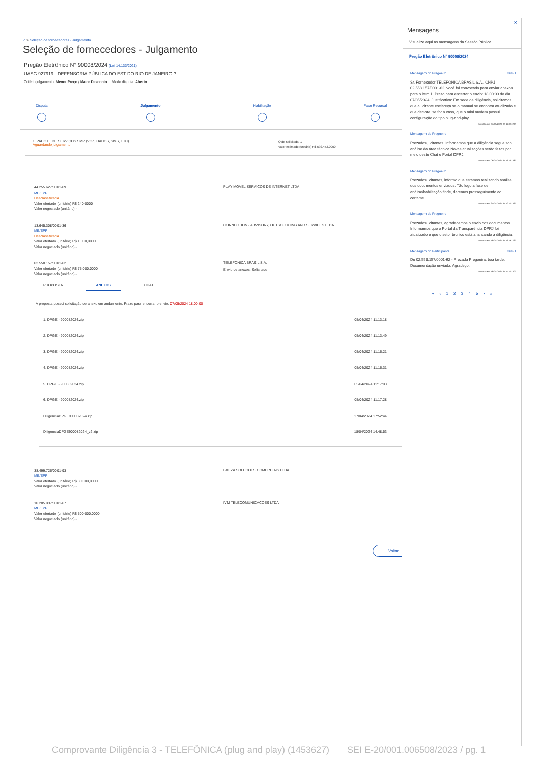⌂ > Seleção de fornecedores - Julgamento
Seleção de fornecedores - Julgamento
Pregão Eletrônico N° 90008/2024 (Lei 14.133/2021)
UASG 927919 - DEFENSORIA PÚBLICA DO EST DO RIO DE JANEIRO ?
Critério julgamento: Menor Preço / Maior Desconto Modo disputa: Aberto
Disputa Julgamento Habilitação Fase Recursal
1 PACOTE DE SERVIÇOS SMP (VOZ, DADOS, SMS, ETC)
Aguardando julgamento
Qtde solicitada: 1
Valor estimado (unitário) R$ 592.452,0000
44.255.627/0001-69
ME/EPP
Desclassificada
Valor ofertado (unitário) R$ 240,0000
Valor negociado (unitário) -
PLAY MOVEL SERVICOS DE INTERNET LTDA
13.645.308/0001-36
ME/EPP
Desclassificada
Valor ofertado (unitário) R$ 1.000,0000
Valor negociado (unitário) -
CONNECTION - ADVISORY, OUTSOURCING AND SERVICES LTDA
02.558.157/0001-62
Valor ofertado (unitário) R$ 75.000,0000
Valor negociado (unitário) -
TELEFONICA BRASIL S.A.
Envio de anexos: Solicitado
PROPOSTA ANEXOS CHAT
A proposta possui solicitação de anexo em andamento. Prazo para encerrar o envio: 07/05/2024 18:00:00
1. DPGE - 900082024.zip 05/04/2024 11:13:18
2. DPGE - 900082024.zip 05/04/2024 11:13:49
3. DPGE - 900082024.zip 05/04/2024 11:16:21
4. DPGE - 900082024.zip 05/04/2024 11:16:31
5. DPGE - 900082024.zip 05/04/2024 11:17:03
6. DPGE - 900082024.zip 05/04/2024 11:17:28
DiligenciaDPGE900082024.zip 17/04/2024 17:52:44
DiligenciaDPGE900082024_v2.zip 18/04/2024 14:48:53
38.499.726/0001-93
ME/EPP
Valor ofertado (unitário) R$ 80.000,0000
Valor negociado (unitário) -
BAEZA SOLUCOES COMERCIAIS LTDA
10.285.037/0001-67
ME/EPP
Valor ofertado (unitário) R$ 500.000,0000
Valor negociado (unitário) -
IVM TELECOMUNICACOES LTDA
Voltar
×
Mensagens
Visualize aqui as mensagens da Sessão Pública
Pregão Eletrônico N° 90008/2024
Mensagem do Pregoeiro Item 1
Sr. Fornecedor TELEFONICA BRASIL S.A., CNPJ 02.558.157/0001-62, você foi convocado para enviar anexos para o item 1. Prazo para encerrar o envio: 18:00:00 do dia 07/05/2024. Justificativa: Em sede de diligência, solicitamos que a licitante esclareça se o manual se encontra atualizado e que declare, se for o caso, que o mini modem possui configuração do tipo plug-and-play.
Enviada em 07/05/2024 às 12:43:29h
Mensagem do Pregoeiro
Prezados, licitantes. Informamos que a diligência segue sob análise da área técnica.Novas atualizações serão feitas por meio deste Chat e Portal DPRJ.
Enviada em 06/05/2024 às 16:49:33h
Mensagem do Pregoeiro
Prezados licitantes, informo que estamos realizando análise dos documentos enviados. Tão logo a fase de análise/habilitação finde, daremos prosseguimento ao certame.
Enviada em 25/04/2024 às 12:50:32h
Mensagem do Pregoeiro
Prezados licitantes, agradecemos o envio dos documentos. Informamos que o Portal da Transparência DPRJ foi atualizado e que o setor técnico está analisando a diligência.
Enviada em 18/04/2024 às 16:56:22h
Mensagem do Participante Item 1
De 02.558.157/0001-62 - Prezada Pregoeira, boa tarde. Documentação enviada. Agradeço.
Enviada em 18/04/2024 às 14:50:30h
« ‹ 1 2 3 4 5 › »
Comprovante Diligência 3 - TELEFÔNICA (plug and play) (1453627) SEI E-20/001.006508/2023 / pg. 1